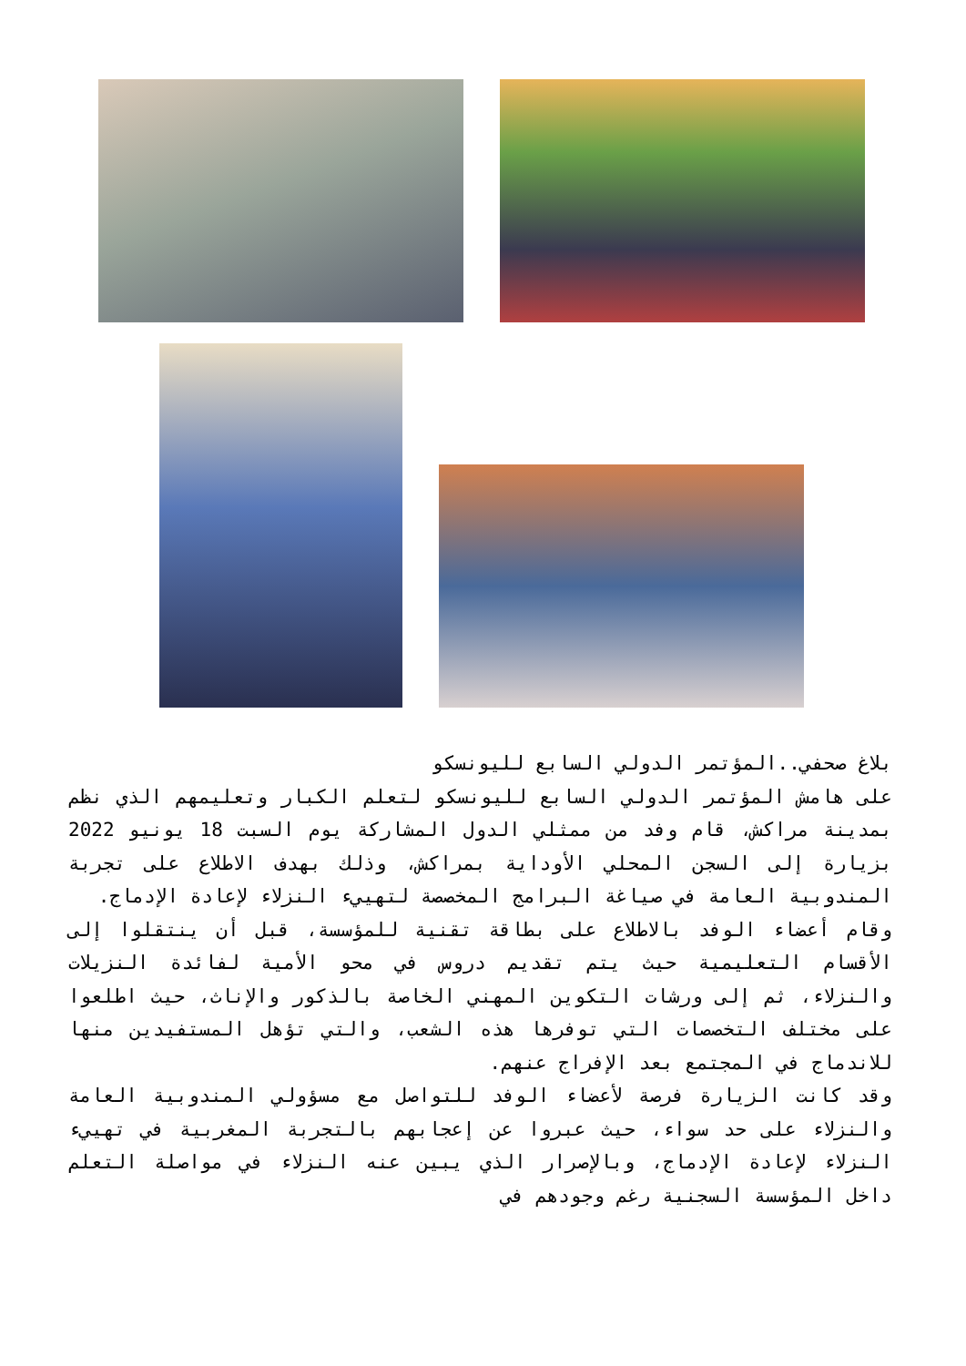بلاغ صحفي..المؤتمر الدولي السابع لليونسكو
على هامش المؤتمر الدولي السابع لليونسكو لتعلم الكبار وتعليمهم الذي نظم بمدينة مراكش، قام وفد من ممثلي الدول المشاركة يوم السبت 18 يونيو 2022 بزيارة إلى السجن المحلي الأوداية بمراكش، وذلك بهدف الاطلاع على تجربة المندوبية العامة في صياغة البرامج المخصصة لتهييء النزلاء لإعادة الإدماج.
وقام أعضاء الوفد بالاطلاع على بطاقة تقنية للمؤسسة، قبل أن ينتقلوا إلى الأقسام التعليمية حيث يتم تقديم دروس في محو الأمية لفائدة النزيلات والنزلاء، ثم إلى ورشات التكوين المهني الخاصة بالذكور والإناث، حيث اطلعوا على مختلف التخصصات التي توفرها هذه الشعب، والتي تؤهل المستفيدين منها للاندماج في المجتمع بعد الإفراج عنهم.
وقد كانت الزيارة فرصة لأعضاء الوفد للتواصل مع مسؤولي المندوبية العامة والنزلاء على حد سواء، حيث عبروا عن إعجابهم بالتجربة المغربية في تهييء النزلاء لإعادة الإدماج، وبالإصرار الذي يبين عنه النزلاء في مواصلة التعلم داخل المؤسسة السجنية رغم وجودهم في